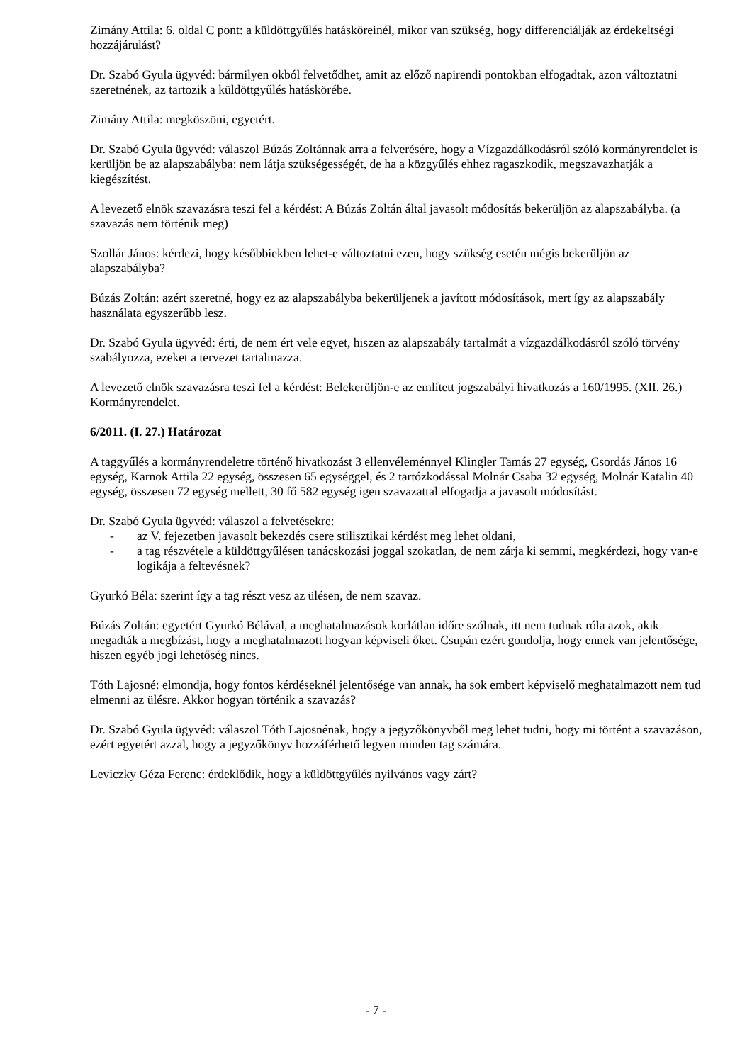Zimány Attila: 6. oldal C pont: a küldöttgyűlés hatásköreinél, mikor van szükség, hogy differenciálják az érdekeltségi hozzájárulást?
Dr. Szabó Gyula ügyvéd: bármilyen okból felvetődhet, amit az előző napirendi pontokban elfogadtak, azon változtatni szeretnének, az tartozik a küldöttgyűlés hatáskörébe.
Zimány Attila: megköszöni, egyetért.
Dr. Szabó Gyula ügyvéd: válaszol Búzás Zoltánnak arra a felverésére, hogy a Vízgazdálkodásról szóló kormányrendelet is kerüljön be az alapszabályba: nem látja szükségességét, de ha a közgyűlés ehhez ragaszkodik, megszavazhatják a kiegészítést.
A levezető elnök szavazásra teszi fel a kérdést: A Búzás Zoltán által javasolt módosítás bekerüljön az alapszabályba. (a szavazás nem történik meg)
Szollár János: kérdezi, hogy későbbiekben lehet-e változtatni ezen, hogy szükség esetén mégis bekerüljön az alapszabályba?
Búzás Zoltán: azért szeretné, hogy ez az alapszabályba bekerüljenek a javított módosítások, mert így az alapszabály használata egyszerűbb lesz.
Dr. Szabó Gyula ügyvéd: érti, de nem ért vele egyet, hiszen az alapszabály tartalmát a vízgazdálkodásról szóló törvény szabályozza, ezeket a tervezet tartalmazza.
A levezető elnök szavazásra teszi fel a kérdést: Belekerüljön-e az említett jogszabályi hivatkozás a 160/1995. (XII. 26.) Kormányrendelet.
6/2011. (I. 27.) Határozat
A taggyűlés a kormányrendeletre történő hivatkozást 3 ellenvéleménnyel Klingler Tamás 27 egység, Csordás János 16 egység, Karnok Attila 22 egység, összesen 65 egységgel, és 2 tartózkodással Molnár Csaba 32 egység, Molnár Katalin 40 egység, összesen 72 egység mellett, 30 fő 582 egység igen szavazattal elfogadja a javasolt módosítást.
Dr. Szabó Gyula ügyvéd: válaszol a felvetésekre:
- az V. fejezetben javasolt bekezdés csere stilisztikai kérdést meg lehet oldani,
- a tag részvétele a küldöttgyűlésen tanácskozási joggal szokatlan, de nem zárja ki semmi, megkérdezi, hogy van-e logikája a feltevésnek?
Gyurkó Béla: szerint így a tag részt vesz az ülésen, de nem szavaz.
Búzás Zoltán: egyetért Gyurkó Bélával, a meghatalmazások korlátlan időre szólnak, itt nem tudnak róla azok, akik megadták a megbízást, hogy a meghatalmazott hogyan képviseli őket. Csupán ezért gondolja, hogy ennek van jelentősége, hiszen egyéb jogi lehetőség nincs.
Tóth Lajosné: elmondja, hogy fontos kérdéseknél jelentősége van annak, ha sok embert képviselő meghatalmazott nem tud elmenni az ülésre. Akkor hogyan történik a szavazás?
Dr. Szabó Gyula ügyvéd: válaszol Tóth Lajosnénak, hogy a jegyzőkönyvből meg lehet tudni, hogy mi történt a szavazáson, ezért egyetért azzal, hogy a jegyzőkönyv hozzáférhető legyen minden tag számára.
Leviczky Géza Ferenc: érdeklődik, hogy a küldöttgyűlés nyilvános vagy zárt?
- 7 -